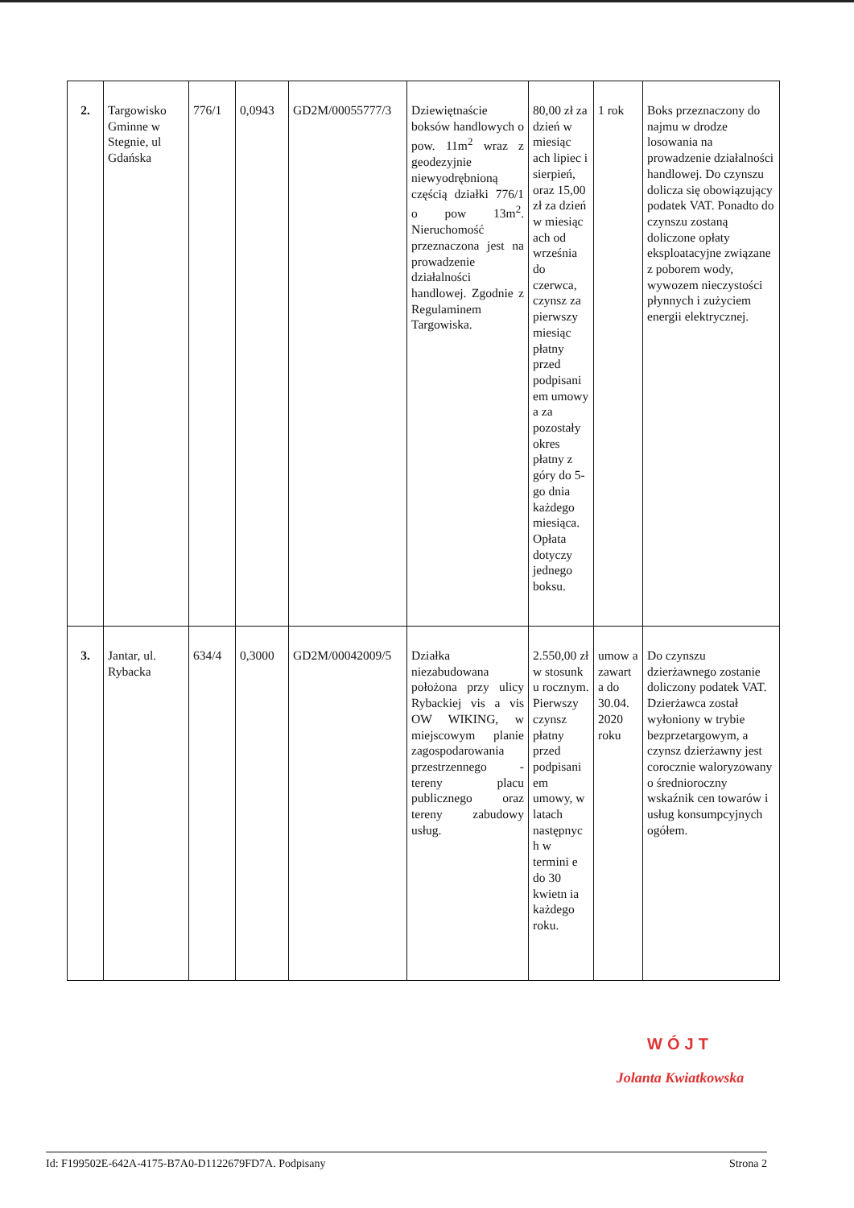| 2. | Targowisko Gminne w Stegnie, ul Gdańska | 776/1 | 0,0943 | GD2M/00055777/3 | Dziewiętnaście boksów handlowych o pow. 11m<sup>2</sup> wraz z geodezyjnie niewyodrębnioną częścią działki 776/1 o pow 13m<sup>2</sup>. Nieruchomość przeznaczona jest na prowadzenie działalności handlowej. Zgodnie z Regulaminem Targowiska. | 80,00 zł za dzień w miesiąc ach lipiec i sierpień, oraz 15,00 zł za dzień w miesiąc ach od września do czerwca, czynsz za pierwszy miesiąc płatny przed podpisani em umowy a za pozostały okres płatny z góry do 5-go dnia każdego miesiąca. Opłata dotyczy jednego boksu. | 1 rok | Boks przeznaczony do najmu w drodze losowania na prowadzenie działalności handlowej. Do czynszu dolicza się obowiązujący podatek VAT. Ponadto do czynszu zostaną doliczone opłaty eksploatacyjne związane z poborem wody, wywozem nieczystości płynnych i zużyciem energii elektrycznej. |
| 3. | Jantar, ul. Rybacka | 634/4 | 0,3000 | GD2M/00042009/5 | Działka niezabudowana położona przy ulicy Rybackiej vis a vis OW WIKING, w miejscowym planie zagospodarowania przestrzennego - tereny placu publicznego oraz tereny zabudowy usług. | 2.550,00 zł w stosunk u rocznym. Pierwszy czynsz płatny przed podpisani em umowy, w latach następnyc h w termini e do 30 kwietn ia każdego roku. | umow a zawart a do 30.04. 2020 roku | Do czynszu dzierżawnego zostanie doliczony podatek VAT. Dzierżawca został wyłoniony w trybie bezprzetargowym, a czynsz dzierżawny jest corocznie waloryzowany o średnioroczny wskaźnik cen towarów i usług konsumpcyjnych ogółem. |
WÓJT
Jolanta Kwiatkowska
Id: F199502E-642A-4175-B7A0-D1122679FD7A. Podpisany Strona 2